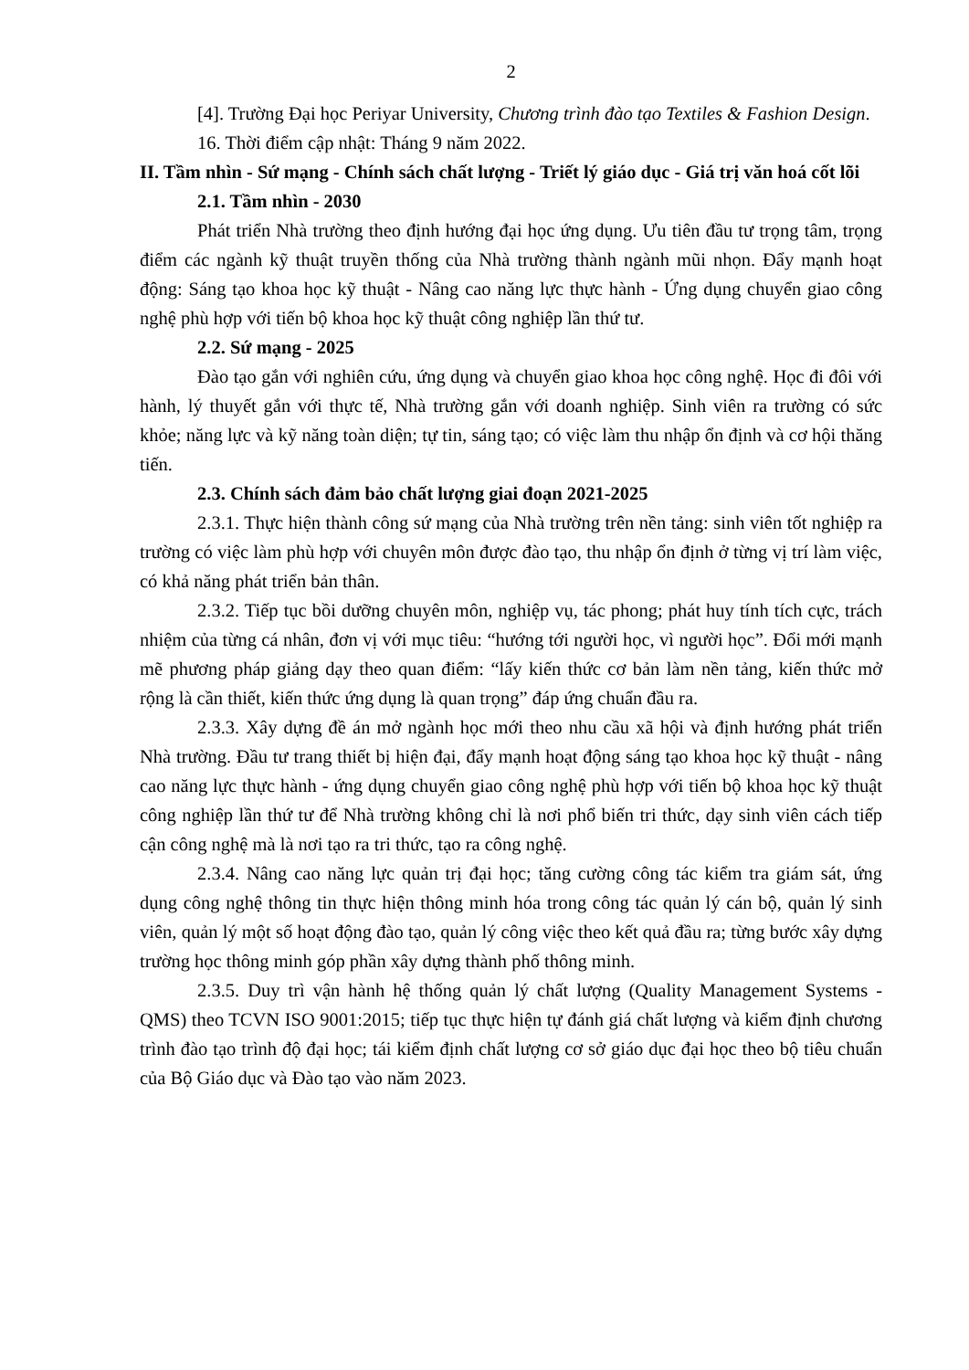2
[4]. Trường Đại học Periyar University, Chương trình đào tạo Textiles & Fashion Design.
16. Thời điểm cập nhật: Tháng 9 năm 2022.
II. Tầm nhìn - Sứ mạng - Chính sách chất lượng - Triết lý giáo dục - Giá trị văn hoá cốt lõi
2.1. Tầm nhìn - 2030
Phát triển Nhà trường theo định hướng đại học ứng dụng. Ưu tiên đầu tư trọng tâm, trọng điểm các ngành kỹ thuật truyền thống của Nhà trường thành ngành mũi nhọn. Đẩy mạnh hoạt động: Sáng tạo khoa học kỹ thuật - Nâng cao năng lực thực hành - Ứng dụng chuyển giao công nghệ phù hợp với tiến bộ khoa học kỹ thuật công nghiệp lần thứ tư.
2.2. Sứ mạng - 2025
Đào tạo gắn với nghiên cứu, ứng dụng và chuyển giao khoa học công nghệ. Học đi đôi với hành, lý thuyết gắn với thực tế, Nhà trường gắn với doanh nghiệp. Sinh viên ra trường có sức khỏe; năng lực và kỹ năng toàn diện; tự tin, sáng tạo; có việc làm thu nhập ổn định và cơ hội thăng tiến.
2.3. Chính sách đảm bảo chất lượng giai đoạn 2021-2025
2.3.1. Thực hiện thành công sứ mạng của Nhà trường trên nền tảng: sinh viên tốt nghiệp ra trường có việc làm phù hợp với chuyên môn được đào tạo, thu nhập ổn định ở từng vị trí làm việc, có khả năng phát triển bản thân.
2.3.2. Tiếp tục bồi dưỡng chuyên môn, nghiệp vụ, tác phong; phát huy tính tích cực, trách nhiệm của từng cá nhân, đơn vị với mục tiêu: “hướng tới người học, vì người học”. Đổi mới mạnh mẽ phương pháp giảng dạy theo quan điểm: “lấy kiến thức cơ bản làm nền tảng, kiến thức mở rộng là cần thiết, kiến thức ứng dụng là quan trọng” đáp ứng chuẩn đầu ra.
2.3.3. Xây dựng đề án mở ngành học mới theo nhu cầu xã hội và định hướng phát triển Nhà trường. Đầu tư trang thiết bị hiện đại, đẩy mạnh hoạt động sáng tạo khoa học kỹ thuật - nâng cao năng lực thực hành - ứng dụng chuyển giao công nghệ phù hợp với tiến bộ khoa học kỹ thuật công nghiệp lần thứ tư để Nhà trường không chỉ là nơi phổ biến tri thức, dạy sinh viên cách tiếp cận công nghệ mà là nơi tạo ra tri thức, tạo ra công nghệ.
2.3.4. Nâng cao năng lực quản trị đại học; tăng cường công tác kiểm tra giám sát, ứng dụng công nghệ thông tin thực hiện thông minh hóa trong công tác quản lý cán bộ, quản lý sinh viên, quản lý một số hoạt động đào tạo, quản lý công việc theo kết quả đầu ra; từng bước xây dựng trường học thông minh góp phần xây dựng thành phố thông minh.
2.3.5. Duy trì vận hành hệ thống quản lý chất lượng (Quality Management Systems - QMS) theo TCVN ISO 9001:2015; tiếp tục thực hiện tự đánh giá chất lượng và kiểm định chương trình đào tạo trình độ đại học; tái kiểm định chất lượng cơ sở giáo dục đại học theo bộ tiêu chuẩn của Bộ Giáo dục và Đào tạo vào năm 2023.